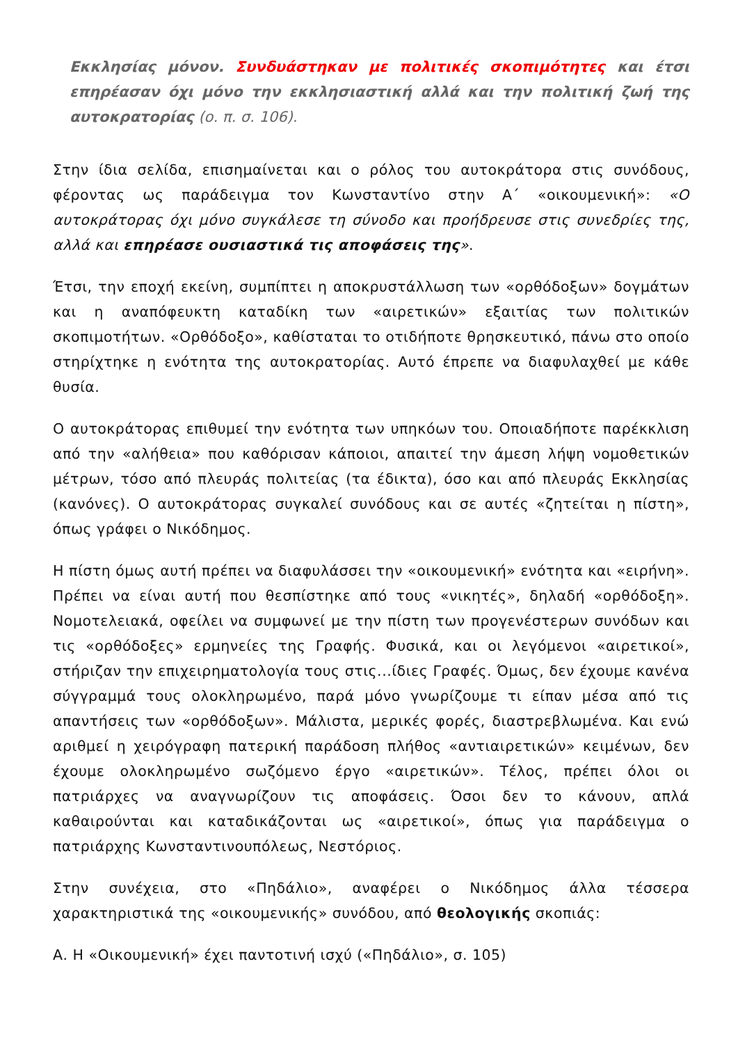Εκκλησίας μόνον. Συνδυάστηκαν με πολιτικές σκοπιμότητες και έτσι επηρέασαν όχι μόνο την εκκλησιαστική αλλά και την πολιτική ζωή της αυτοκρατορίας (ο. π. σ. 106).
Στην ίδια σελίδα, επισημαίνεται και ο ρόλος του αυτοκράτορα στις συνόδους, φέροντας ως παράδειγμα τον Κωνσταντίνο στην Α΄ «οικουμενική»: «Ο αυτοκράτορας όχι μόνο συγκάλεσε τη σύνοδο και προήδρευσε στις συνεδρίες της, αλλά και επηρέασε ουσιαστικά τις αποφάσεις της».
Έτσι, την εποχή εκείνη, συμπίπτει η αποκρυστάλλωση των «ορθόδοξων» δογμάτων και η αναπόφευκτη καταδίκη των «αιρετικών» εξαιτίας των πολιτικών σκοπιμοτήτων. «Ορθόδοξο», καθίσταται το οτιδήποτε θρησκευτικό, πάνω στο οποίο στηρίχτηκε η ενότητα της αυτοκρατορίας. Αυτό έπρεπε να διαφυλαχθεί με κάθε θυσία.
Ο αυτοκράτορας επιθυμεί την ενότητα των υπηκόων του. Οποιαδήποτε παρέκκλιση από την «αλήθεια» που καθόρισαν κάποιοι, απαιτεί την άμεση λήψη νομοθετικών μέτρων, τόσο από πλευράς πολιτείας (τα έδικτα), όσο και από πλευράς Εκκλησίας (κανόνες). Ο αυτοκράτορας συγκαλεί συνόδους και σε αυτές «ζητείται η πίστη», όπως γράφει ο Νικόδημος.
Η πίστη όμως αυτή πρέπει να διαφυλάσσει την «οικουμενική» ενότητα και «ειρήνη». Πρέπει να είναι αυτή που θεσπίστηκε από τους «νικητές», δηλαδή «ορθόδοξη». Νομοτελειακά, οφείλει να συμφωνεί με την πίστη των προγενέστερων συνόδων και τις «ορθόδοξες» ερμηνείες της Γραφής. Φυσικά, και οι λεγόμενοι «αιρετικοί», στήριζαν την επιχειρηματολογία τους στις...ίδιες Γραφές. Όμως, δεν έχουμε κανένα σύγγραμμά τους ολοκληρωμένο, παρά μόνο γνωρίζουμε τι είπαν μέσα από τις απαντήσεις των «ορθόδοξων». Μάλιστα, μερικές φορές, διαστρεβλωμένα. Και ενώ αριθμεί η χειρόγραφη πατερική παράδοση πλήθος «αντιαιρετικών» κειμένων, δεν έχουμε ολοκληρωμένο σωζόμενο έργο «αιρετικών». Τέλος, πρέπει όλοι οι πατριάρχες να αναγνωρίζουν τις αποφάσεις. Όσοι δεν το κάνουν, απλά καθαιρούνται και καταδικάζονται ως «αιρετικοί», όπως για παράδειγμα ο πατριάρχης Κωνσταντινουπόλεως, Νεστόριος.
Στην συνέχεια, στο «Πηδάλιο», αναφέρει ο Νικόδημος άλλα τέσσερα χαρακτηριστικά της «οικουμενικής» συνόδου, από θεολογικής σκοπιάς:
Α. Η «Οικουμενική» έχει παντοτινή ισχύ («Πηδάλιο», σ. 105)